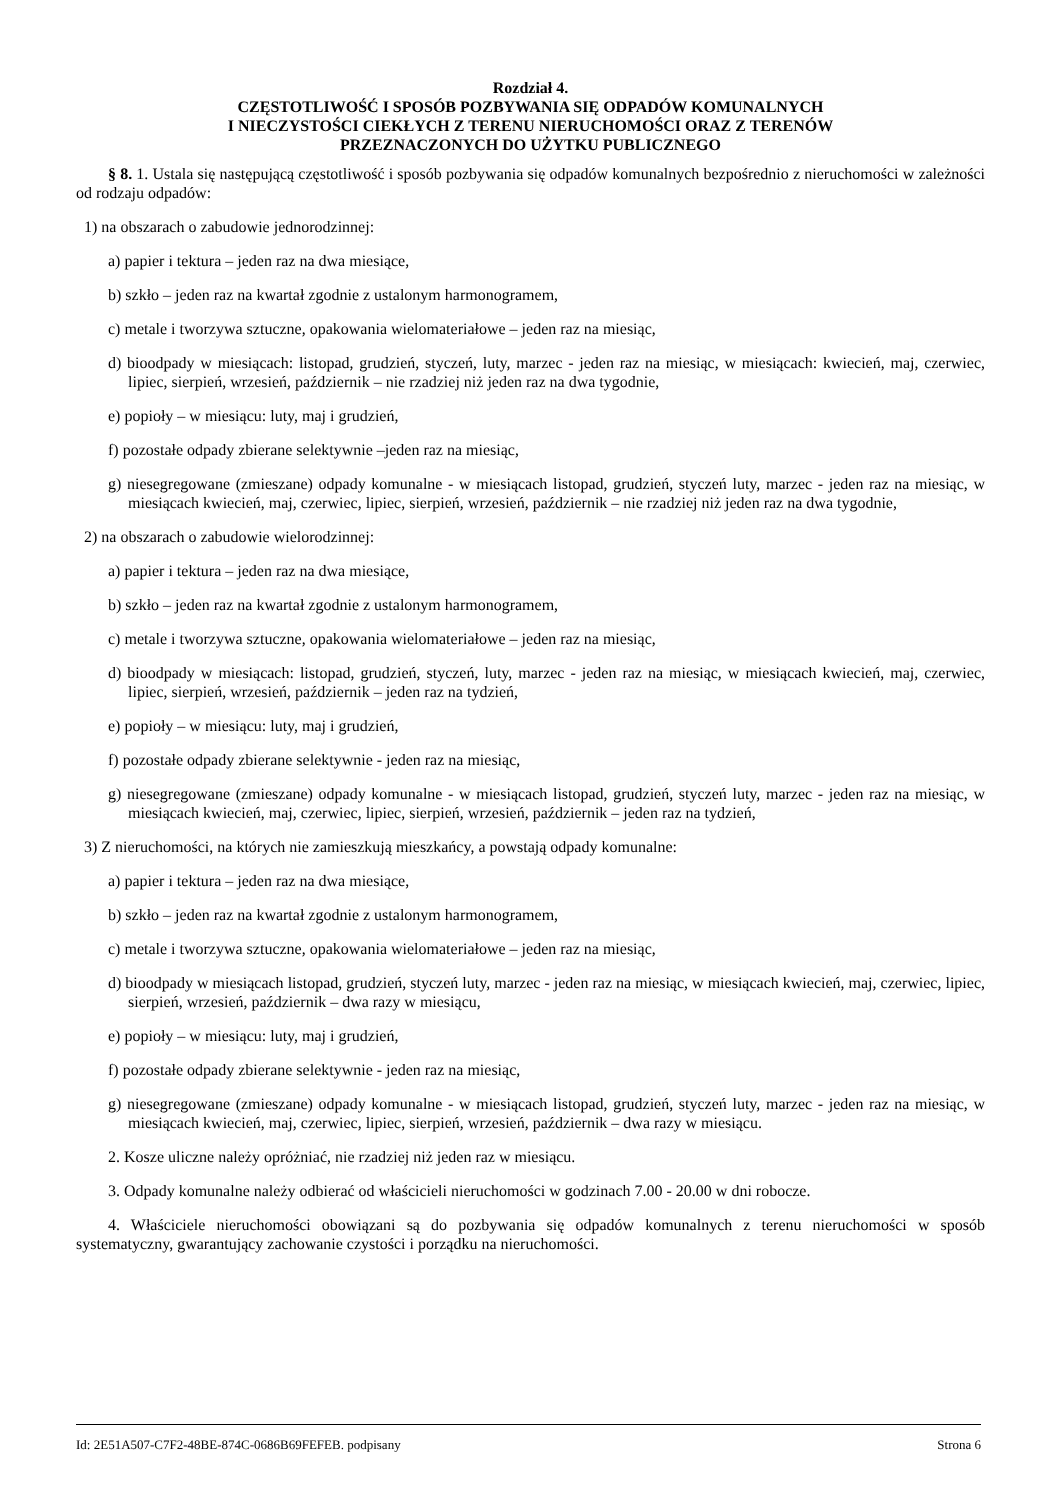Rozdział 4.
CZĘSTOTLIWOŚĆ I SPOSÓB POZBYWANIA SIĘ ODPADÓW KOMUNALNYCH
I NIECZYSTOŚCI CIEKŁYCH Z TERENU NIERUCHOMOŚCI ORAZ Z TERENÓW
PRZEZNACZONYCH DO UŻYTKU PUBLICZNEGO
§ 8. 1. Ustala się następującą częstotliwość i sposób pozbywania się odpadów komunalnych bezpośrednio z nieruchomości w zależności od rodzaju odpadów:
1) na obszarach o zabudowie jednorodzinnej:
a) papier i tektura – jeden raz na dwa miesiące,
b) szkło – jeden raz na kwartał zgodnie z ustalonym harmonogramem,
c) metale i tworzywa sztuczne, opakowania wielomateriałowe – jeden raz na miesiąc,
d) bioodpady w miesiącach: listopad, grudzień, styczeń, luty, marzec - jeden raz na miesiąc, w miesiącach: kwiecień, maj, czerwiec, lipiec, sierpień, wrzesień, październik – nie rzadziej niż jeden raz na dwa tygodnie,
e) popioły – w miesiącu: luty, maj i grudzień,
f) pozostałe odpady zbierane selektywnie –jeden raz na miesiąc,
g) niesegregowane (zmieszane) odpady komunalne - w miesiącach listopad, grudzień, styczeń luty, marzec - jeden raz na miesiąc, w miesiącach kwiecień, maj, czerwiec, lipiec, sierpień, wrzesień, październik – nie rzadziej niż jeden raz na dwa tygodnie,
2) na obszarach o zabudowie wielorodzinnej:
a) papier i tektura – jeden raz na dwa miesiące,
b) szkło – jeden raz na kwartał zgodnie z ustalonym harmonogramem,
c) metale i tworzywa sztuczne, opakowania wielomateriałowe – jeden raz na miesiąc,
d) bioodpady w miesiącach: listopad, grudzień, styczeń, luty, marzec - jeden raz na miesiąc, w miesiącach kwiecień, maj, czerwiec, lipiec, sierpień, wrzesień, październik – jeden raz na tydzień,
e) popioły – w miesiącu: luty, maj i grudzień,
f) pozostałe odpady zbierane selektywnie - jeden raz na miesiąc,
g) niesegregowane (zmieszane) odpady komunalne - w miesiącach listopad, grudzień, styczeń luty, marzec - jeden raz na miesiąc, w miesiącach kwiecień, maj, czerwiec, lipiec, sierpień, wrzesień, październik – jeden raz na tydzień,
3) Z nieruchomości, na których nie zamieszkują mieszkańcy, a powstają odpady komunalne:
a) papier i tektura – jeden raz na dwa miesiące,
b) szkło – jeden raz na kwartał zgodnie z ustalonym harmonogramem,
c) metale i tworzywa sztuczne, opakowania wielomateriałowe – jeden raz na miesiąc,
d) bioodpady w miesiącach listopad, grudzień, styczeń luty, marzec - jeden raz na miesiąc, w miesiącach kwiecień, maj, czerwiec, lipiec, sierpień, wrzesień, październik – dwa razy w miesiącu,
e) popioły – w miesiącu: luty, maj i grudzień,
f) pozostałe odpady zbierane selektywnie - jeden raz na miesiąc,
g) niesegregowane (zmieszane) odpady komunalne - w miesiącach listopad, grudzień, styczeń luty, marzec - jeden raz na miesiąc, w miesiącach kwiecień, maj, czerwiec, lipiec, sierpień, wrzesień, październik – dwa razy w miesiącu.
2. Kosze uliczne należy opróżniać, nie rzadziej niż jeden raz w miesiącu.
3. Odpady komunalne należy odbierać od właścicieli nieruchomości w godzinach 7.00 - 20.00 w dni robocze.
4. Właściciele nieruchomości obowiązani są do pozbywania się odpadów komunalnych z terenu nieruchomości w sposób systematyczny, gwarantujący zachowanie czystości i porządku na nieruchomości.
Id: 2E51A507-C7F2-48BE-874C-0686B69FEFEB. podpisany Strona 6